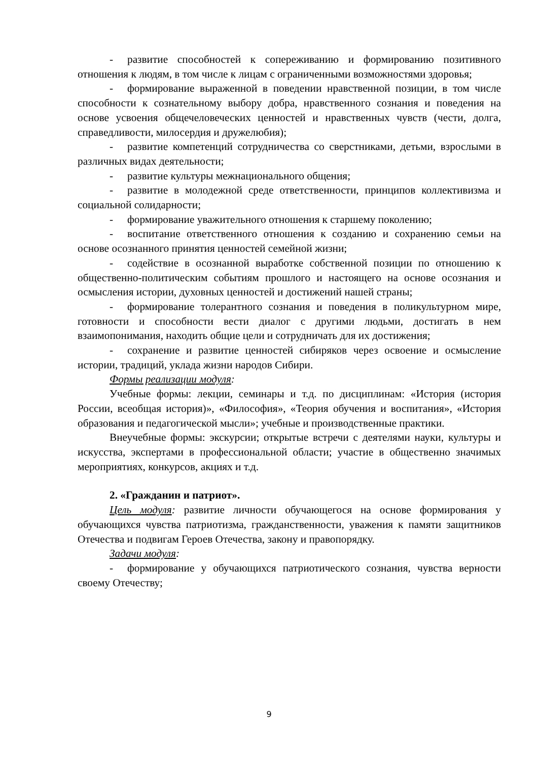- развитие способностей к сопереживанию и формированию позитивного отношения к людям, в том числе к лицам с ограниченными возможностями здоровья;
- формирование выраженной в поведении нравственной позиции, в том числе способности к сознательному выбору добра, нравственного сознания и поведения на основе усвоения общечеловеческих ценностей и нравственных чувств (чести, долга, справедливости, милосердия и дружелюбия);
- развитие компетенций сотрудничества со сверстниками, детьми, взрослыми в различных видах деятельности;
- развитие культуры межнационального общения;
- развитие в молодежной среде ответственности, принципов коллективизма и социальной солидарности;
- формирование уважительного отношения к старшему поколению;
- воспитание ответственного отношения к созданию и сохранению семьи на основе осознанного принятия ценностей семейной жизни;
- содействие в осознанной выработке собственной позиции по отношению к общественно-политическим событиям прошлого и настоящего на основе осознания и осмысления истории, духовных ценностей и достижений нашей страны;
- формирование толерантного сознания и поведения в поликультурном мире, готовности и способности вести диалог с другими людьми, достигать в нем взаимопонимания, находить общие цели и сотрудничать для их достижения;
- сохранение и развитие ценностей сибиряков через освоение и осмысление истории, традиций, уклада жизни народов Сибири.
Формы реализации модуля:
Учебные формы: лекции, семинары и т.д. по дисциплинам: «История (история России, всеобщая история)», «Философия», «Теория обучения и воспитания», «История образования и педагогической мысли»; учебные и производственные практики.
Внеучебные формы: экскурсии; открытые встречи с деятелями науки, культуры и искусства, экспертами в профессиональной области; участие в общественно значимых мероприятиях, конкурсов, акциях и т.д.
2. «Гражданин и патриот».
Цель модуля: развитие личности обучающегося на основе формирования у обучающихся чувства патриотизма, гражданственности, уважения к памяти защитников Отечества и подвигам Героев Отечества, закону и правопорядку.
Задачи модуля:
- формирование у обучающихся патриотического сознания, чувства верности своему Отечеству;
9